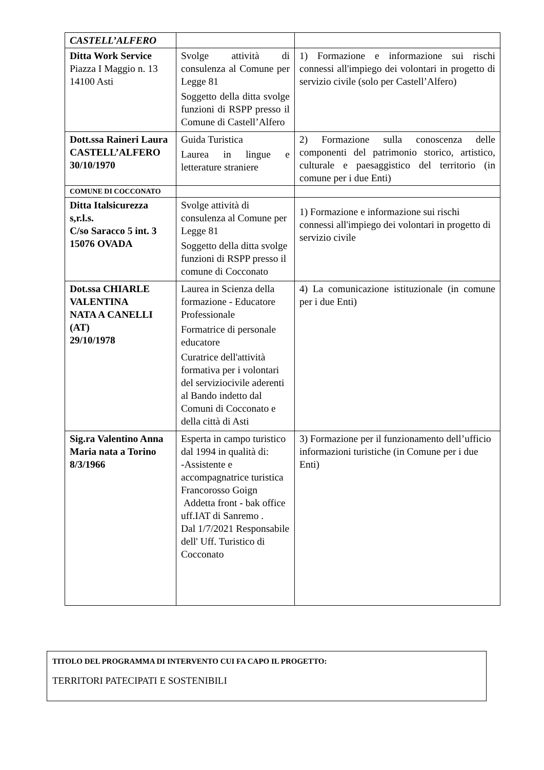| CASTELL’ALFERO | | |
| Ditta Work Service Piazza I Maggio n. 13 14100 Asti | Svolge attività di consulenza al Comune per Legge 81 Soggetto della ditta svolge funzioni di RSPP presso il Comune di Castell’Alfero | 1) Formazione e informazione sui rischi connessi all'impiego dei volontari in progetto di servizio civile (solo per Castell’Alfero) |
| Dott.ssa Raineri Laura CASTELL’ALFERO 30/10/1970 | Guida Turistica Laurea in lingue e letterature straniere | 2) Formazione sulla conoscenza delle componenti del patrimonio storico, artistico, culturale e paesaggistico del territorio (in comune per i due Enti) |
| COMUNE DI COCCONATO | | |
| Ditta Italsicurezza s,r.l.s. C/so Saracco 5 int. 3 15076 OVADA | Svolge attività di consulenza al Comune per Legge 81 Soggetto della ditta svolge funzioni di RSPP presso il comune di Cocconato | 1) Formazione e informazione sui rischi connessi all'impiego dei volontari in progetto di servizio civile |
| Dot.ssa CHIARLE VALENTINA NATA A CANELLI (AT) 29/10/1978 | Laurea in Scienza della formazione - Educatore Professionale Formatrice di personale educatore Curatrice dell'attività formativa per i volontari del serviziocivile aderenti al Bando indetto dal Comuni di Cocconato e della città di Asti | 4) La comunicazione istituzionale (in comune per i due Enti) |
| Sig.ra Valentino Anna Maria nata a Torino 8/3/1966 | Esperta in campo turistico dal 1994 in qualità di: -Assistente e accompagnatrice turistica Francorosso Goign Addetta front - bak office uff.IAT di Sanremo . Dal 1/7/2021 Responsabile dell' Uff. Turistico di Cocconato | 3) Formazione per il funzionamento dell’ufficio informazioni turistiche (in Comune per i due Enti) |
TITOLO DEL PROGRAMMA DI INTERVENTO CUI FA CAPO IL PROGETTO:
TERRITORI PATECIPATI E SOSTENIBILI